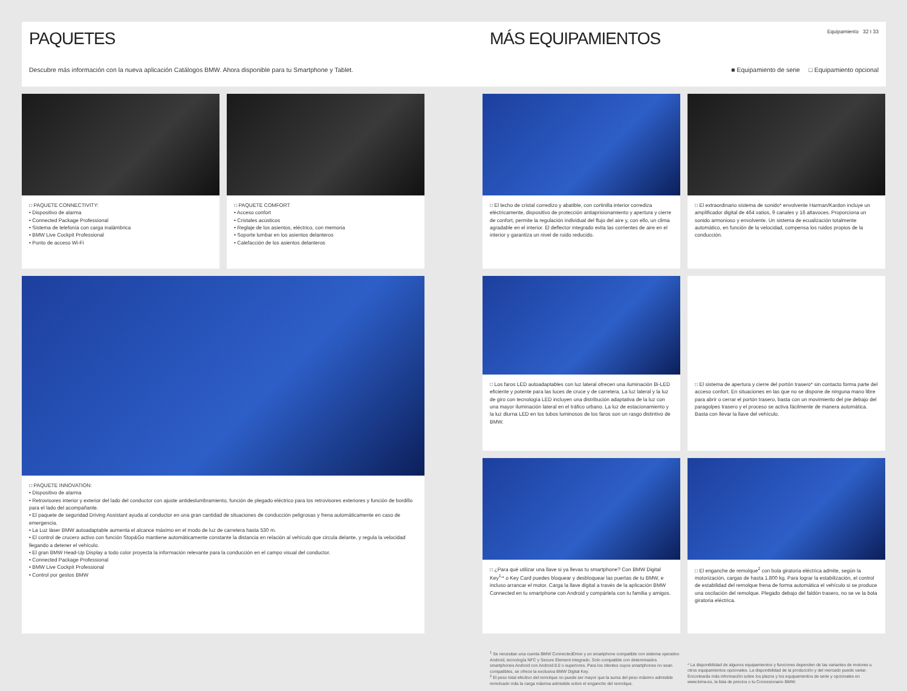PAQUETES MÁS EQUIPAMIENTOS Equipamiento 32 I 33
Descubre más información con la nueva aplicación Catálogos BMW. Ahora disponible para tu Smartphone y Tablet.
■ Equipamiento de serie □ Equipamiento opcional
□ PAQUETE CONNECTIVITY:
• Dispositivo de alarma
• Connected Package Professional
• Sistema de telefonía con carga inalámbrica
• BMW Live Cockpit Professional
• Punto de acceso Wi-Fi
□ PAQUETE COMFORT
• Acceso confort
• Cristales acústicos
• Reglaje de los asientos, eléctrico, con memoria
• Soporte lumbar en los asientos delanteros
• Calefacción de los asientos delanteros
□ PAQUETE INNOVATION:
• Dispositivo de alarma
• Retrovisores interior y exterior del lado del conductor con ajuste antideslumbramiento, función de plegado eléctrico para los retrovisores exteriores y función de bordillo para el lado del acompañante.
• El paquete de seguridad Driving Assistant ayuda al conductor en una gran cantidad de situaciones de conducción peligrosas y frena automáticamente en caso de emergencia.
• La Luz láser BMW autoadaptable aumenta el alcance máximo en el modo de luz de carretera hasta 530 m.
• El control de crucero activo con función Stop&Go mantiene automáticamente constante la distancia en relación al vehículo que circula delante, y regula la velocidad llegando a detener el vehículo.
• El gran BMW Head-Up Display a todo color proyecta la información relevante para la conducción en el campo visual del conductor.
• Connected Package Professional
• BMW Live Cockpit Professional
• Control por gestos BMW
□ El techo de cristal corredizo y abatible, con cortinilla interior corrediza eléctricamente, dispositivo de protección antiaprisionamiento y apertura y cierre de confort, permite la regulación individual del flujo del aire y, con ello, un clima agradable en el interior. El deflector integrado evita las corrientes de aire en el interior y garantiza un nivel de ruido reducido.
□ El extraordinario sistema de sonido* envolvente Harman/Kardon incluye un amplificador digital de 464 vatios, 9 canales y 16 altavoces. Proporciona un sonido armonioso y envolvente. Un sistema de ecualización totalmente automático, en función de la velocidad, compensa los ruidos propios de la conducción.
□ Los faros LED autoadaptables con luz lateral ofrecen una iluminación Bi-LED eficiente y potente para las luces de cruce y de carretera. La luz lateral y la luz de giro con tecnología LED incluyen una distribución adaptativa de la luz con una mayor iluminación lateral en el tráfico urbano. La luz de estacionamiento y la luz diurna LED en los tubos luminosos de los faros son un rasgo distintivo de BMW.
□ El sistema de apertura y cierre del portón trasero* sin contacto forma parte del acceso confort. En situaciones en las que no se dispone de ninguna mano libre para abrir o cerrar el portón trasero, basta con un movimiento del pie debajo del paragolpes trasero y el proceso se activa fácilmente de manera automática. Basta con llevar la llave del vehículo.
□ ¿Para qué utilizar una llave si ya llevas tu smartphone? Con BMW Digital Key<sup>1,</sup>* o Key Card puedes bloquear y desbloquear las puertas de tu BMW, e incluso arrancar el motor. Carga la llave digital a través de la aplicación BMW Connected en tu smartphone con Android y compártela con tu familia y amigos.
□ El enganche de remolque<sup>2</sup> con bola giratoria eléctrica admite, según la motorización, cargas de hasta 1.800 kg. Para lograr la estabilización, el control de estabilidad del remolque frena de forma automática el vehículo si se produce una oscilación del remolque. Plegado debajo del faldón trasero, no se ve la bola giratoria eléctrica.
<sup>1</sup> Se necesitan una cuenta BMW ConnectedDrive y un smartphone compatible con sistema operativo Android, tecnología NFC y Secure Element integrado. Solo compatible con determinados smartphones Android con Android 8.0 o superiores. Para los clientes cuyos smartphones no sean compatibles, se ofrece la exclusiva BMW Digital Key.
<sup>2</sup> El peso total efectivo del remolque no puede ser mayor que la suma del peso máximo admisible remolcado más la carga máxima admisible sobre el enganche del remolque.
* La disponibilidad de algunos equipamientos y funciones dependen de las variantes de motores u otros equipamientos opcionales. La disponibilidad de la producción y del mercado puede variar. Encontrarás más información sobre los plazos y los equipamientos de serie y opcionales en www.bmw.es, la lista de precios o tu Concesionario BMW.